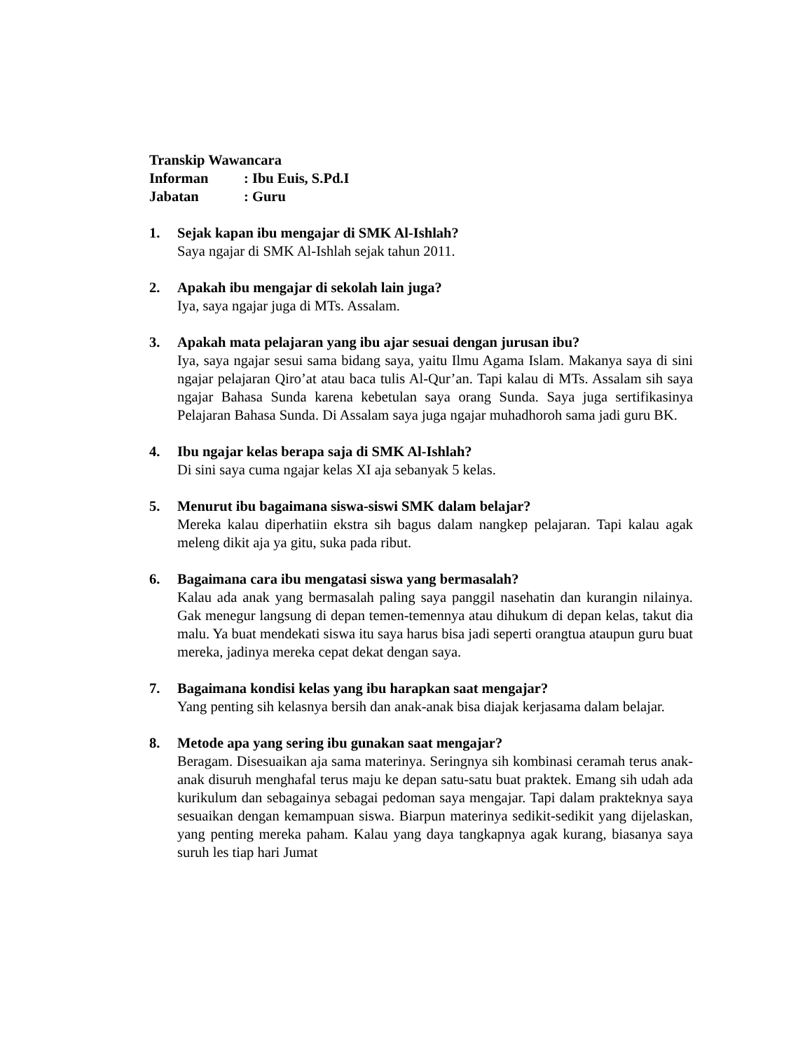Transkip Wawancara
Informan: Ibu Euis, S.Pd.I
Jabatan: Guru
1. Sejak kapan ibu mengajar di SMK Al-Ishlah?
Saya ngajar di SMK Al-Ishlah sejak tahun 2011.
2. Apakah ibu mengajar di sekolah lain juga?
Iya, saya ngajar juga di MTs. Assalam.
3. Apakah mata pelajaran yang ibu ajar sesuai dengan jurusan ibu?
Iya, saya ngajar sesui sama bidang saya, yaitu Ilmu Agama Islam. Makanya saya di sini ngajar pelajaran Qiro’at atau baca tulis Al-Qur’an. Tapi kalau di MTs. Assalam sih saya ngajar Bahasa Sunda karena kebetulan saya orang Sunda. Saya juga sertifikasinya Pelajaran Bahasa Sunda. Di Assalam saya juga ngajar muhadhoroh sama jadi guru BK.
4. Ibu ngajar kelas berapa saja di SMK Al-Ishlah?
Di sini saya cuma ngajar kelas XI aja sebanyak 5 kelas.
5. Menurut ibu bagaimana siswa-siswi SMK dalam belajar?
Mereka kalau diperhatiin ekstra sih bagus dalam nangkep pelajaran. Tapi kalau agak meleng dikit aja ya gitu, suka pada ribut.
6. Bagaimana cara ibu mengatasi siswa yang bermasalah?
Kalau ada anak yang bermasalah paling saya panggil nasehatin dan kurangin nilainya. Gak menegur langsung di depan temen-temennya atau dihukum di depan kelas, takut dia malu. Ya buat mendekati siswa itu saya harus bisa jadi seperti orangtua ataupun guru buat mereka, jadinya mereka cepat dekat dengan saya.
7. Bagaimana kondisi kelas yang ibu harapkan saat mengajar?
Yang penting sih kelasnya bersih dan anak-anak bisa diajak kerjasama dalam belajar.
8. Metode apa yang sering ibu gunakan saat mengajar?
Beragam. Disesuaikan aja sama materinya. Seringnya sih kombinasi ceramah terus anak-anak disuruh menghafal terus maju ke depan satu-satu buat praktek. Emang sih udah ada kurikulum dan sebagainya sebagai pedoman saya mengajar. Tapi dalam prakteknya saya sesuaikan dengan kemampuan siswa. Biarpun materinya sedikit-sedikit yang dijelaskan, yang penting mereka paham. Kalau yang daya tangkapnya agak kurang, biasanya saya suruh les tiap hari Jumat